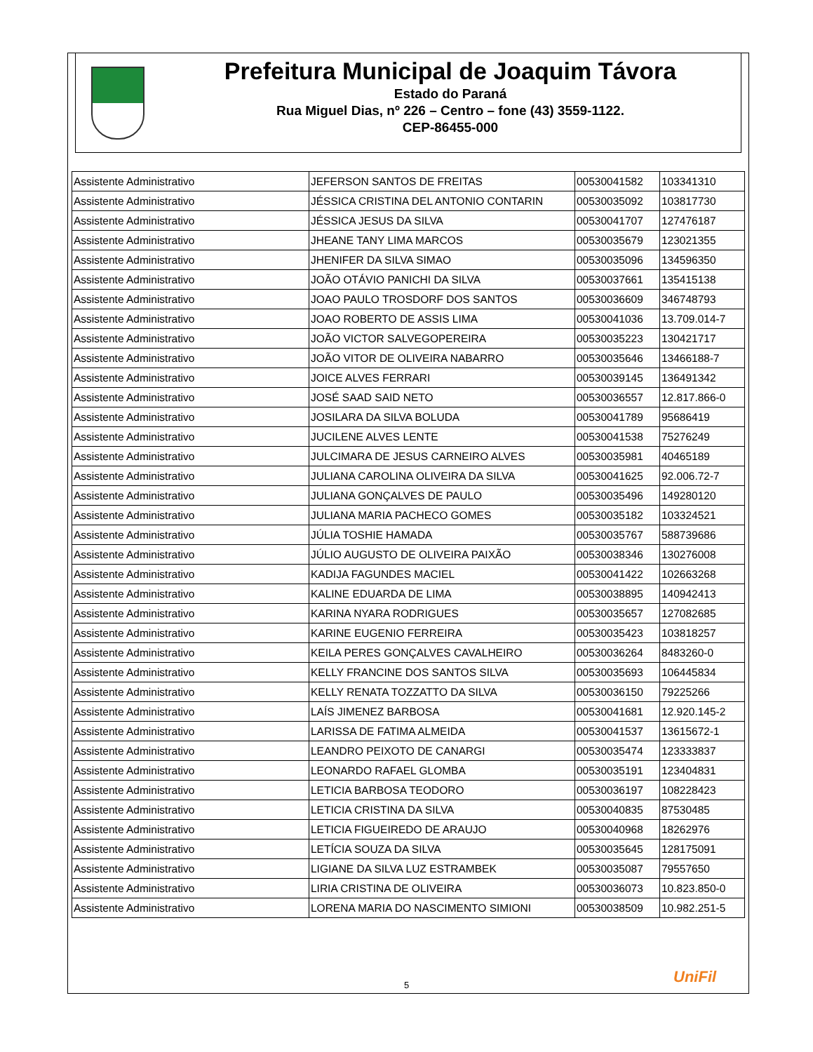Prefeitura Municipal de Joaquim Távora
Estado do Paraná
Rua Miguel Dias, nº 226 – Centro – fone (43) 3559-1122.
CEP-86455-000
| Assistente Administrativo | JEFERSON SANTOS DE FREITAS | 00530041582 | 103341310 |
| Assistente Administrativo | JÉSSICA CRISTINA DEL ANTONIO CONTARIN | 00530035092 | 103817730 |
| Assistente Administrativo | JÉSSICA JESUS DA SILVA | 00530041707 | 127476187 |
| Assistente Administrativo | JHEANE TANY LIMA MARCOS | 00530035679 | 123021355 |
| Assistente Administrativo | JHENIFER DA SILVA SIMAO | 00530035096 | 134596350 |
| Assistente Administrativo | JOÃO OTÁVIO PANICHI DA SILVA | 00530037661 | 135415138 |
| Assistente Administrativo | JOAO PAULO TROSDORF DOS SANTOS | 00530036609 | 346748793 |
| Assistente Administrativo | JOAO ROBERTO DE ASSIS LIMA | 00530041036 | 13.709.014-7 |
| Assistente Administrativo | JOÃO VICTOR SALVEGOPEREIRA | 00530035223 | 130421717 |
| Assistente Administrativo | JOÃO VITOR DE OLIVEIRA NABARRO | 00530035646 | 13466188-7 |
| Assistente Administrativo | JOICE ALVES FERRARI | 00530039145 | 136491342 |
| Assistente Administrativo | JOSÉ SAAD SAID NETO | 00530036557 | 12.817.866-0 |
| Assistente Administrativo | JOSILARA DA SILVA BOLUDA | 00530041789 | 95686419 |
| Assistente Administrativo | JUCILENE ALVES LENTE | 00530041538 | 75276249 |
| Assistente Administrativo | JULCIMARA DE JESUS CARNEIRO ALVES | 00530035981 | 40465189 |
| Assistente Administrativo | JULIANA CAROLINA OLIVEIRA DA SILVA | 00530041625 | 92.006.72-7 |
| Assistente Administrativo | JULIANA GONÇALVES DE PAULO | 00530035496 | 149280120 |
| Assistente Administrativo | JULIANA MARIA PACHECO GOMES | 00530035182 | 103324521 |
| Assistente Administrativo | JÚLIA TOSHIE HAMADA | 00530035767 | 588739686 |
| Assistente Administrativo | JÚLIO AUGUSTO DE OLIVEIRA PAIXÃO | 00530038346 | 130276008 |
| Assistente Administrativo | KADIJA FAGUNDES MACIEL | 00530041422 | 102663268 |
| Assistente Administrativo | KALINE EDUARDA DE LIMA | 00530038895 | 140942413 |
| Assistente Administrativo | KARINA NYARA RODRIGUES | 00530035657 | 127082685 |
| Assistente Administrativo | KARINE EUGENIO FERREIRA | 00530035423 | 103818257 |
| Assistente Administrativo | KEILA PERES GONÇALVES CAVALHEIRO | 00530036264 | 8483260-0 |
| Assistente Administrativo | KELLY FRANCINE DOS SANTOS SILVA | 00530035693 | 106445834 |
| Assistente Administrativo | KELLY RENATA TOZZATTO DA SILVA | 00530036150 | 79225266 |
| Assistente Administrativo | LAÍS JIMENEZ BARBOSA | 00530041681 | 12.920.145-2 |
| Assistente Administrativo | LARISSA DE FATIMA ALMEIDA | 00530041537 | 13615672-1 |
| Assistente Administrativo | LEANDRO PEIXOTO DE CANARGI | 00530035474 | 123333837 |
| Assistente Administrativo | LEONARDO RAFAEL GLOMBA | 00530035191 | 123404831 |
| Assistente Administrativo | LETICIA BARBOSA TEODORO | 00530036197 | 108228423 |
| Assistente Administrativo | LETICIA CRISTINA DA SILVA | 00530040835 | 87530485 |
| Assistente Administrativo | LETICIA FIGUEIREDO DE ARAUJO | 00530040968 | 18262976 |
| Assistente Administrativo | LETÍCIA SOUZA DA SILVA | 00530035645 | 128175091 |
| Assistente Administrativo | LIGIANE DA SILVA LUZ ESTRAMBEK | 00530035087 | 79557650 |
| Assistente Administrativo | LIRIA CRISTINA DE OLIVEIRA | 00530036073 | 10.823.850-0 |
| Assistente Administrativo | LORENA MARIA DO NASCIMENTO SIMIONI | 00530038509 | 10.982.251-5 |
UniFil
5